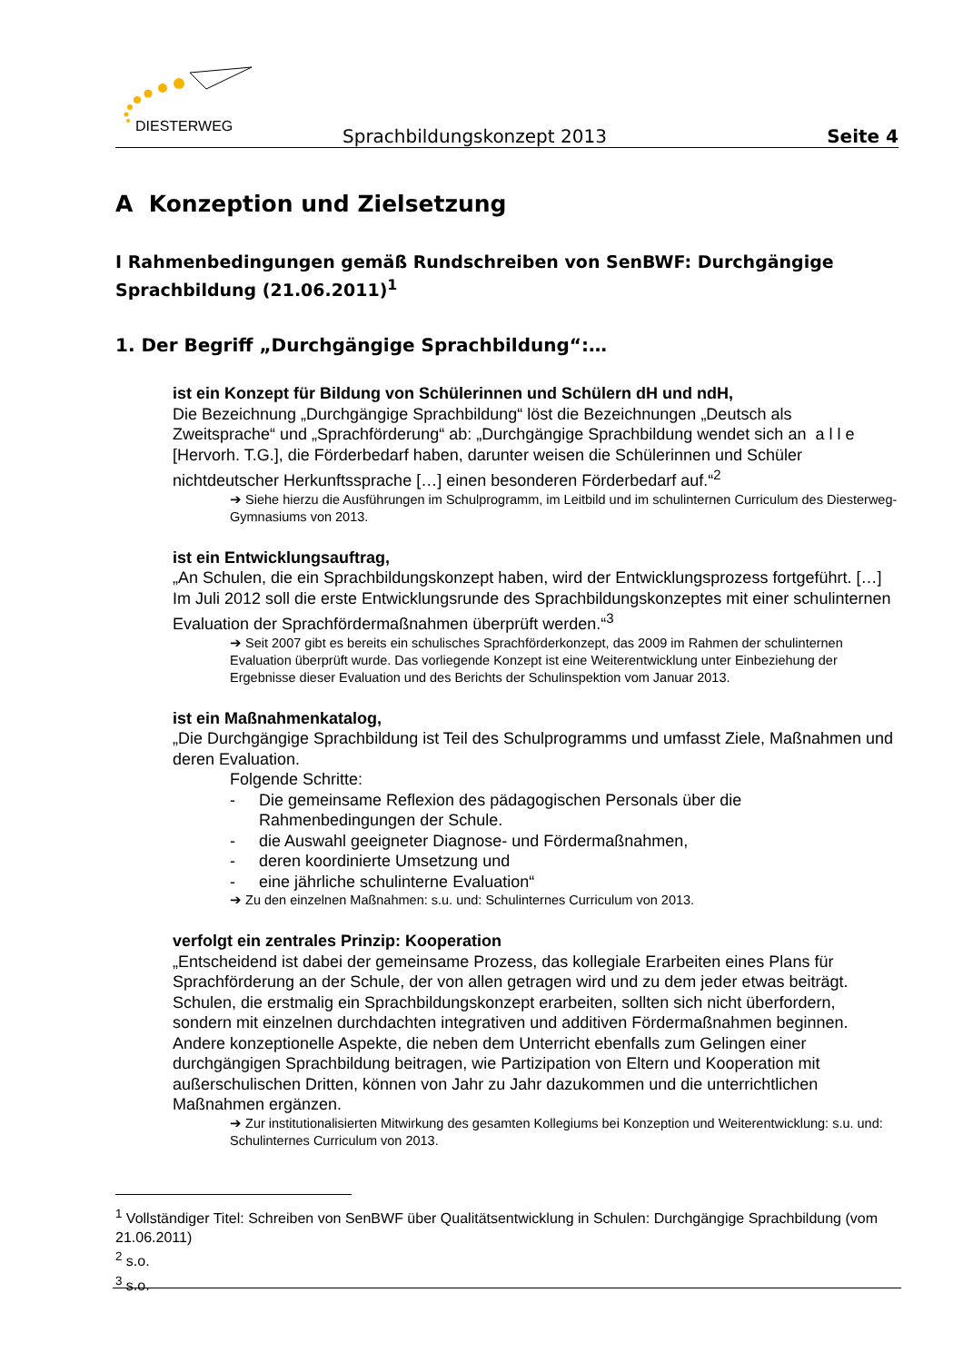DIESTERWEG
Sprachbildungskonzept 2013 Seite 4
A Konzeption und Zielsetzung
I Rahmenbedingungen gemäß Rundschreiben von SenBWF: Durchgängige Sprachbildung (21.06.2011)<sup>1</sup>
1. Der Begriff „Durchgängige Sprachbildung“:…
ist ein Konzept für Bildung von Schülerinnen und Schülern dH und ndH,
Die Bezeichnung „Durchgängige Sprachbildung“ löst die Bezeichnungen „Deutsch als Zweitsprache“ und „Sprachförderung“ ab: „Durchgängige Sprachbildung wendet sich an a l l e [Hervorh. T.G.], die Förderbedarf haben, darunter weisen die Schülerinnen und Schüler nichtdeutscher Herkunftssprache […] einen besonderen Förderbedarf auf.“<sup>2</sup>
➔ Siehe hierzu die Ausführungen im Schulprogramm, im Leitbild und im schulinternen Curriculum des Diesterweg-Gymnasiums von 2013.
ist ein Entwicklungsauftrag,
„An Schulen, die ein Sprachbildungskonzept haben, wird der Entwicklungsprozess fortgeführt. […] Im Juli 2012 soll die erste Entwicklungsrunde des Sprachbildungskonzeptes mit einer schulinternen Evaluation der Sprachfördermaßnahmen überprüft werden.“<sup>3</sup>
➔ Seit 2007 gibt es bereits ein schulisches Sprachförderkonzept, das 2009 im Rahmen der schulinternen Evaluation überprüft wurde. Das vorliegende Konzept ist eine Weiterentwicklung unter Einbeziehung der Ergebnisse dieser Evaluation und des Berichts der Schulinspektion vom Januar 2013.
ist ein Maßnahmenkatalog,
„Die Durchgängige Sprachbildung ist Teil des Schulprogramms und umfasst Ziele, Maßnahmen und deren Evaluation.
Folgende Schritte:
- Die gemeinsame Reflexion des pädagogischen Personals über die Rahmenbedingungen der Schule.
- die Auswahl geeigneter Diagnose- und Fördermaßnahmen,
- deren koordinierte Umsetzung und
- eine jährliche schulinterne Evaluation“
➔ Zu den einzelnen Maßnahmen: s.u. und: Schulinternes Curriculum von 2013.
verfolgt ein zentrales Prinzip: Kooperation
„Entscheidend ist dabei der gemeinsame Prozess, das kollegiale Erarbeiten eines Plans für Sprachförderung an der Schule, der von allen getragen wird und zu dem jeder etwas beiträgt. Schulen, die erstmalig ein Sprachbildungskonzept erarbeiten, sollten sich nicht überfordern, sondern mit einzelnen durchdachten integrativen und additiven Fördermaßnahmen beginnen. Andere konzeptionelle Aspekte, die neben dem Unterricht ebenfalls zum Gelingen einer durchgängigen Sprachbildung beitragen, wie Partizipation von Eltern und Kooperation mit außerschulischen Dritten, können von Jahr zu Jahr dazukommen und die unterrichtlichen Maßnahmen ergänzen.
➔ Zur institutionalisierten Mitwirkung des gesamten Kollegiums bei Konzeption und Weiterentwicklung: s.u. und: Schulinternes Curriculum von 2013.
<sup>1</sup> Vollständiger Titel: Schreiben von SenBWF über Qualitätsentwicklung in Schulen: Durchgängige Sprachbildung (vom 21.06.2011)
<sup>2</sup> s.o.
<sup>3</sup> s.o.